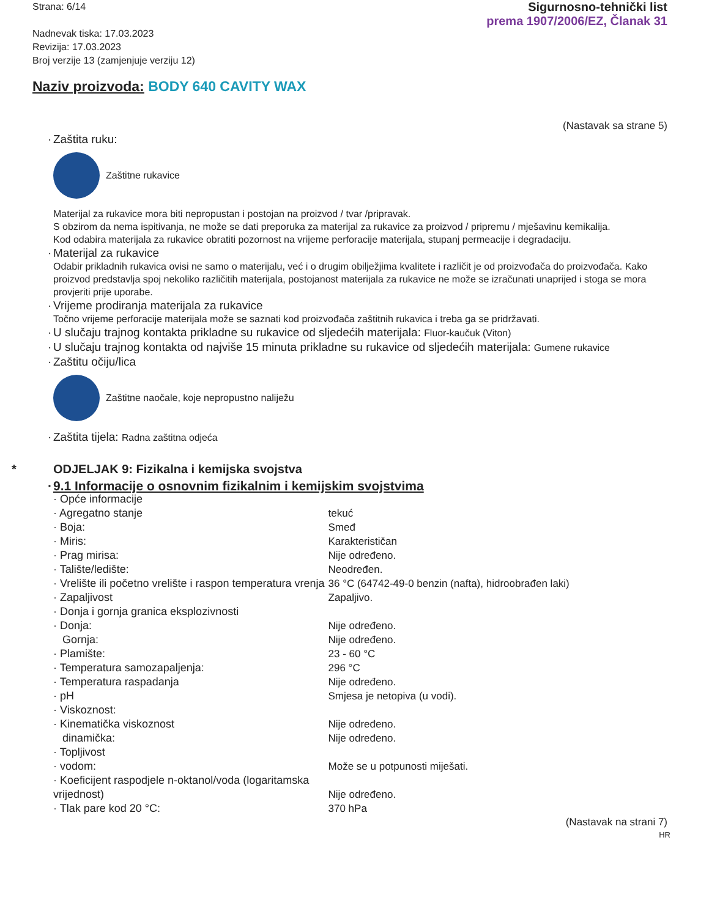Strana: 6/14
Nadnevak tiska: 17.03.2023
Revizija: 17.03.2023
Broj verzije 13 (zamjenjuje verziju 12)
Sigurnosno-tehnički list
prema 1907/2006/EZ, Članak 31
Naziv proizvoda: BODY 640 CAVITY WAX
(Nastavak sa strane 5)
· Zaštita ruku:
Zaštitne rukavice
Materijal za rukavice mora biti nepropustan i postojan na proizvod / tvar /pripravak.
S obzirom da nema ispitivanja, ne može se dati preporuka za materijal za rukavice za proizvod / pripremu / mješavinu kemikalija.
Kod odabira materijala za rukavice obratiti pozornost na vrijeme perforacije materijala, stupanj permeacije i degradaciju.
· Materijal za rukavice
Odabir prikladnih rukavica ovisi ne samo o materijalu, već i o drugim obilježjima kvalitete i različit je od proizvođača do proizvođača. Kako proizvod predstavlja spoj nekoliko različitih materijala, postojanost materijala za rukavice ne može se izračunati unaprijed i stoga se mora provjeriti prije uporabe.
· Vrijeme prodiranja materijala za rukavice
Točno vrijeme perforacije materijala može se saznati kod proizvođača zaštitnih rukavica i treba ga se pridržavati.
· U slučaju trajnog kontakta prikladne su rukavice od sljedećih materijala: Fluor-kaučuk (Viton)
· U slučaju trajnog kontakta od najviše 15 minuta prikladne su rukavice od sljedećih materijala: Gumene rukavice
· Zaštitu očiju/lica
Zaštitne naočale, koje nepropustno naliježu
· Zaštita tijela: Radna zaštitna odjeća
* ODJELJAK 9: Fizikalna i kemijska svojstva
· 9.1 Informacije o osnovnim fizikalnim i kemijskim svojstvima
| · Opće informacije | |
| · Agregatno stanje | tekuć |
| · Boja: | Smeđ |
| · Miris: | Karakterističan |
| · Prag mirisa: | Nije određeno. |
| · Talište/ledište: | Neodređen. |
| · Vrelište ili početno vrelište i raspon temperatura vrenja | 36 °C (64742-49-0 benzin (nafta), hidroobrađen laki) |
| · Zapaljivost | Zapaljivo. |
| · Donja i gornja granica eksplozivnosti | |
| · Donja: | Nije određeno. |
| Gornja: | Nije određeno. |
| · Plamište: | 23 - 60 °C |
| · Temperatura samozapaljenja: | 296 °C |
| · Temperatura raspadanja | Nije određeno. |
| · pH | Smjesa je netopiva (u vodi). |
| · Viskoznost: | |
| · Kinematička viskoznost | Nije određeno. |
| dinamička: | Nije određeno. |
| · Topljivost | |
| · vodom: | Može se u potpunosti miješati. |
| · Koeficijent raspodjele n-oktanol/voda (logaritamska vrijednost) | Nije određeno. |
| · Tlak pare kod 20 °C: | 370 hPa |
(Nastavak na strani 7)
HR